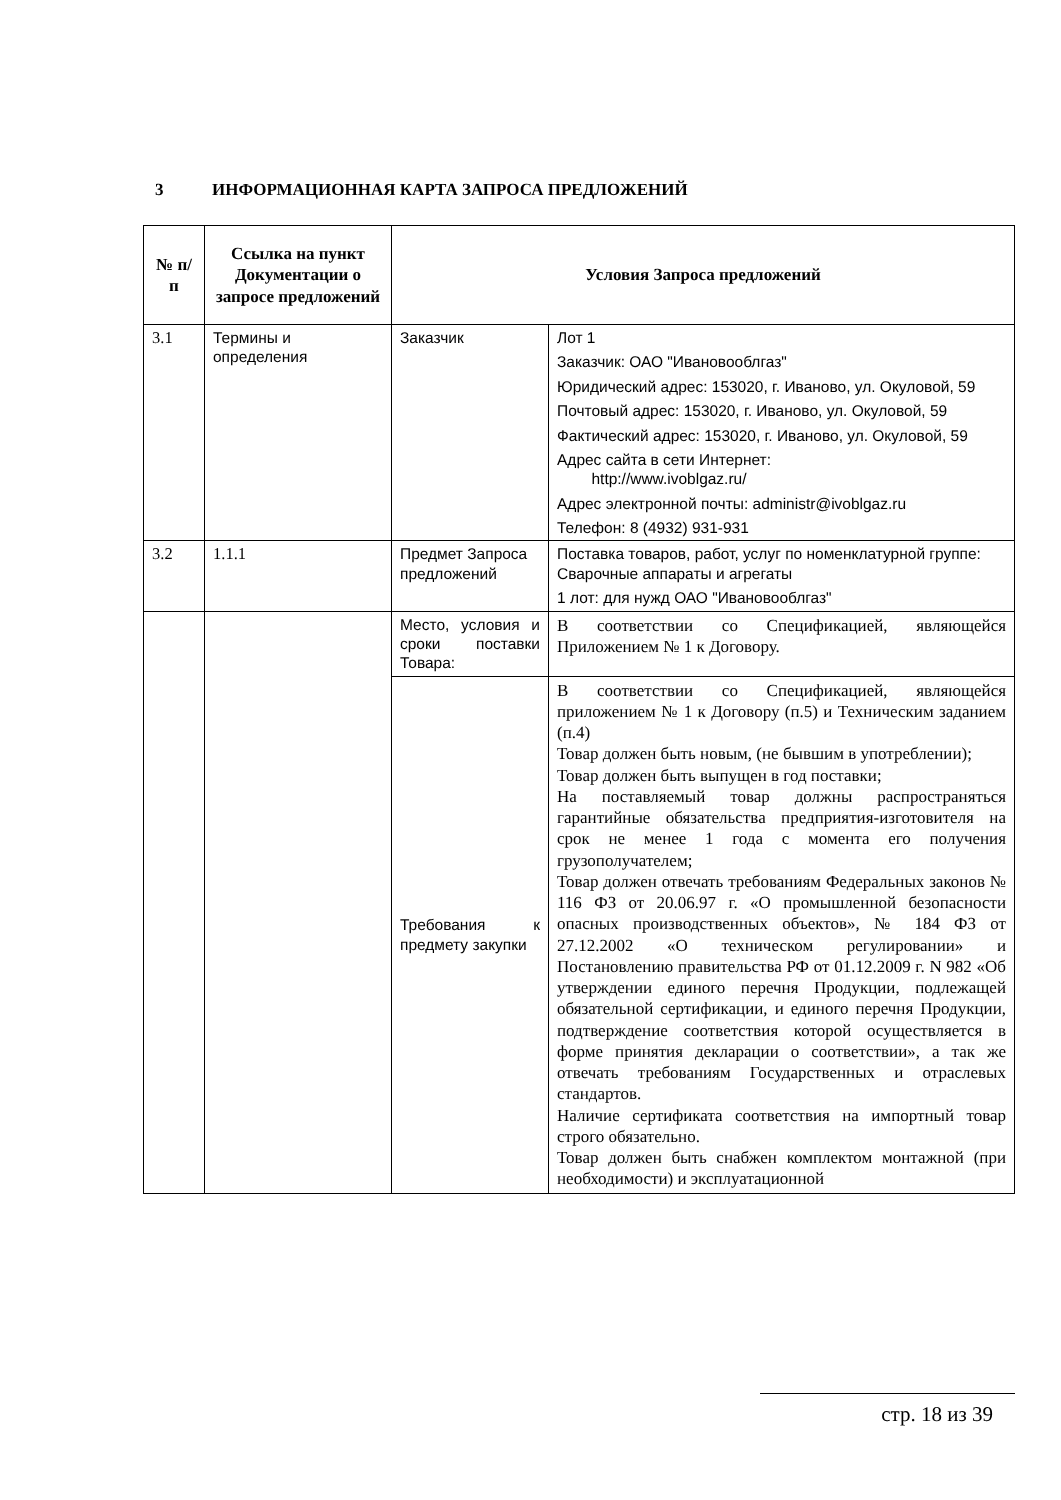3 ИНФОРМАЦИОННАЯ КАРТА ЗАПРОСА ПРЕДЛОЖЕНИЙ
| № п/п | Ссылка на пункт Документации о запросе предложений | Условия Запроса предложений | |
| --- | --- | --- | --- |
| 3.1 | Термины и определения | Заказчик | Лот 1 Заказчик: ОАО "Ивановооблгаз" Юридический адрес: 153020, г. Иваново, ул. Окуловой, 59 Почтовый адрес: 153020, г. Иваново, ул. Окуловой, 59 Фактический адрес: 153020, г. Иваново, ул. Окуловой, 59 Адрес сайта в сети Интернет: http://www.ivoblgaz.ru/ Адрес электронной почты: administr@ivoblgaz.ru Телефон: 8 (4932) 931-931 |
| 3.2 | 1.1.1 | Предмет Запроса предложений | Поставка товаров, работ, услуг по номенклатурной группе: Сварочные аппараты и агрегаты 1 лот: для нужд ОАО "Ивановооблгаз" |
| | | Место, условия и сроки поставки Товара: | В соответствии со Спецификацией, являющейся Приложением № 1 к Договору. |
| | | Требования к предмету закупки | В соответствии со Спецификацией, являющейся приложением № 1 к Договору (п.5) и Техническим заданием (п.4) Товар должен быть новым, (не бывшим в употреблении); Товар должен быть выпущен в год поставки; На поставляемый товар должны распространяться гарантийные обязательства предприятия-изготовителя на срок не менее 1 года с момента его получения грузополучателем; Товар должен отвечать требованиям Федеральных законов № 116 ФЗ от 20.06.97 г. «О промышленной безопасности опасных производственных объектов», № 184 ФЗ от 27.12.2002 «О техническом регулировании» и Постановлению правительства РФ от 01.12.2009 г. N 982 «Об утверждении единого перечня Продукции, подлежащей обязательной сертификации, и единого перечня Продукции, подтверждение соответствия которой осуществляется в форме принятия декларации о соответствии», а так же отвечать требованиям Государственных и отраслевых стандартов. Наличие сертификата соответствия на импортный товар строго обязательно. Товар должен быть снабжен комплектом монтажной (при необходимости) и эксплуатационной |
стр. 18 из 39